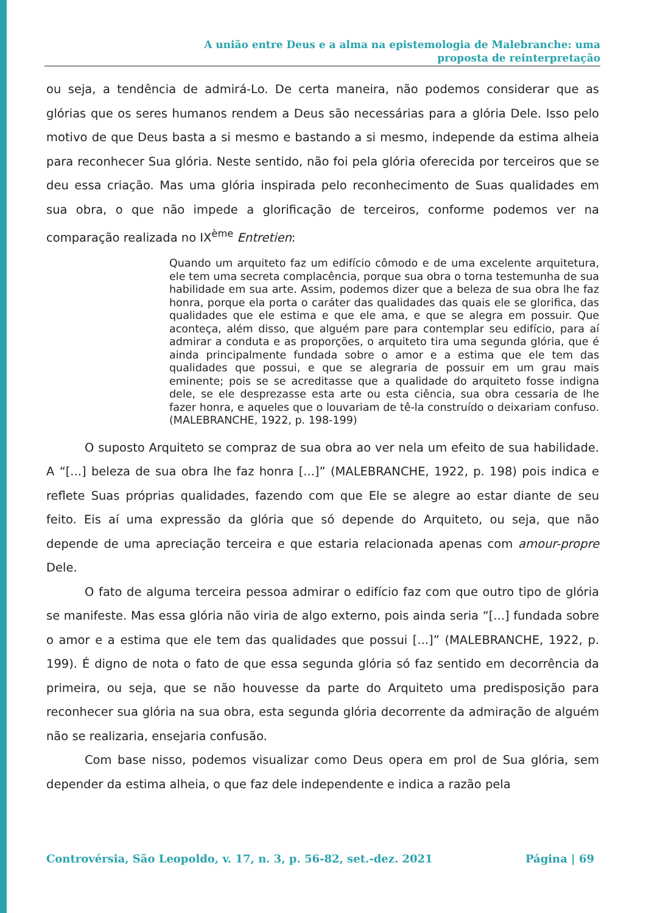A união entre Deus e a alma na epistemologia de Malebranche: uma
proposta de reinterpretação
ou seja, a tendência de admirá-Lo. De certa maneira, não podemos considerar que as glórias que os seres humanos rendem a Deus são necessárias para a glória Dele. Isso pelo motivo de que Deus basta a si mesmo e bastando a si mesmo, independe da estima alheia para reconhecer Sua glória. Neste sentido, não foi pela glória oferecida por terceiros que se deu essa criação. Mas uma glória inspirada pelo reconhecimento de Suas qualidades em sua obra, o que não impede a glorificação de terceiros, conforme podemos ver na comparação realizada no IX<sup>ème</sup> Entretien:
Quando um arquiteto faz um edifício cômodo e de uma excelente arquitetura, ele tem uma secreta complacência, porque sua obra o torna testemunha de sua habilidade em sua arte. Assim, podemos dizer que a beleza de sua obra lhe faz honra, porque ela porta o caráter das qualidades das quais ele se glorifica, das qualidades que ele estima e que ele ama, e que se alegra em possuir. Que aconteça, além disso, que alguém pare para contemplar seu edifício, para aí admirar a conduta e as proporções, o arquiteto tira uma segunda glória, que é ainda principalmente fundada sobre o amor e a estima que ele tem das qualidades que possui, e que se alegraria de possuir em um grau mais eminente; pois se se acreditasse que a qualidade do arquiteto fosse indigna dele, se ele desprezasse esta arte ou esta ciência, sua obra cessaria de lhe fazer honra, e aqueles que o louvariam de tê-la construído o deixariam confuso. (MALEBRANCHE, 1922, p. 198-199)
O suposto Arquiteto se compraz de sua obra ao ver nela um efeito de sua habilidade. A “[...] beleza de sua obra lhe faz honra [...]” (MALEBRANCHE, 1922, p. 198) pois indica e reflete Suas próprias qualidades, fazendo com que Ele se alegre ao estar diante de seu feito. Eis aí uma expressão da glória que só depende do Arquiteto, ou seja, que não depende de uma apreciação terceira e que estaria relacionada apenas com amour-propre Dele.
O fato de alguma terceira pessoa admirar o edifício faz com que outro tipo de glória se manifeste. Mas essa glória não viria de algo externo, pois ainda seria “[...] fundada sobre o amor e a estima que ele tem das qualidades que possui [...]” (MALEBRANCHE, 1922, p. 199). É digno de nota o fato de que essa segunda glória só faz sentido em decorrência da primeira, ou seja, que se não houvesse da parte do Arquiteto uma predisposição para reconhecer sua glória na sua obra, esta segunda glória decorrente da admiração de alguém não se realizaria, ensejaria confusão.
Com base nisso, podemos visualizar como Deus opera em prol de Sua glória, sem depender da estima alheia, o que faz dele independente e indica a razão pela
Controvérsia, São Leopoldo, v. 17, n. 3, p. 56-82, set.-dez. 2021 Página | 69